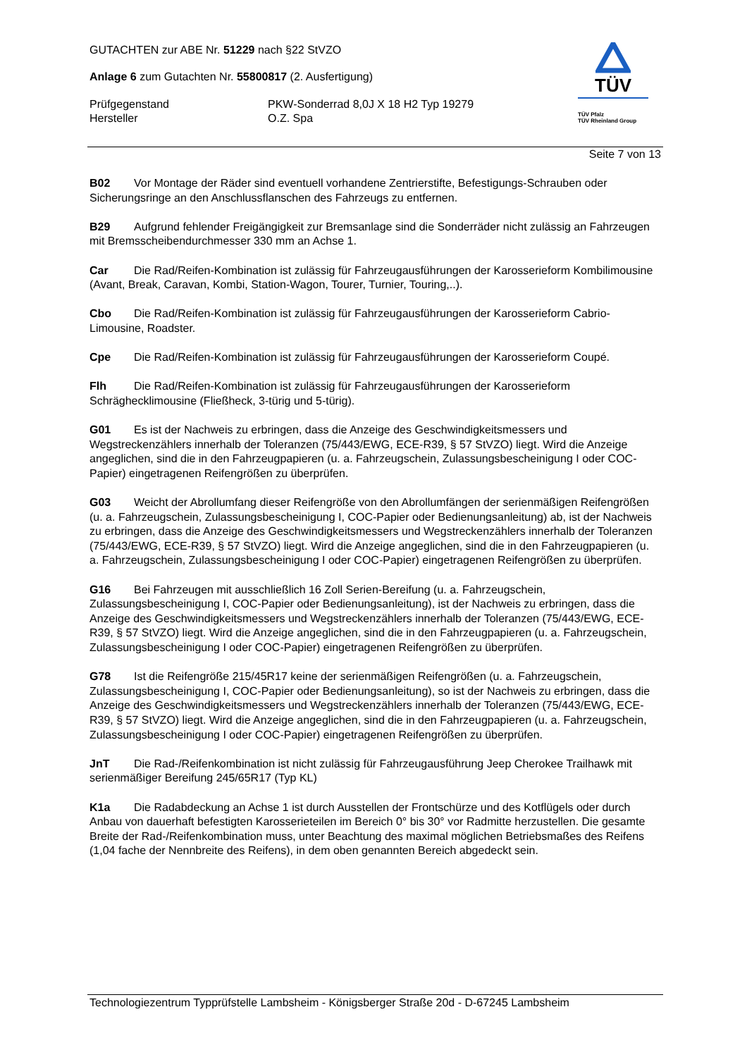GUTACHTEN zur ABE Nr. 51229 nach §22 StVZO
Anlage 6 zum Gutachten Nr. 55800817 (2. Ausfertigung)
Prüfgegenstand PKW-Sonderrad 8,0J X 18 H2 Typ 19279
Hersteller O.Z. Spa
TÜV
TÜV Pfalz
TÜV Rheinland Group
Seite 7 von 13
B02 Vor Montage der Räder sind eventuell vorhandene Zentrierstifte, Befestigungs-Schrauben oder Sicherungsringe an den Anschlussflanschen des Fahrzeugs zu entfernen.
B29 Aufgrund fehlender Freigängigkeit zur Bremsanlage sind die Sonderräder nicht zulässig an Fahrzeugen mit Bremsscheibendurchmesser 330 mm an Achse 1.
Car Die Rad/Reifen-Kombination ist zulässig für Fahrzeugausführungen der Karosserieform Kombilimousine (Avant, Break, Caravan, Kombi, Station-Wagon, Tourer, Turnier, Touring,..).
Cbo Die Rad/Reifen-Kombination ist zulässig für Fahrzeugausführungen der Karosserieform Cabrio-Limousine, Roadster.
Cpe Die Rad/Reifen-Kombination ist zulässig für Fahrzeugausführungen der Karosserieform Coupé.
Flh Die Rad/Reifen-Kombination ist zulässig für Fahrzeugausführungen der Karosserieform Schräghecklimousine (Fließheck, 3-türig und 5-türig).
G01 Es ist der Nachweis zu erbringen, dass die Anzeige des Geschwindigkeitsmessers und Wegstreckenzählers innerhalb der Toleranzen (75/443/EWG, ECE-R39, § 57 StVZO) liegt. Wird die Anzeige angeglichen, sind die in den Fahrzeugpapieren (u. a. Fahrzeugschein, Zulassungsbescheinigung I oder COC-Papier) eingetragenen Reifengrößen zu überprüfen.
G03 Weicht der Abrollumfang dieser Reifengröße von den Abrollumfängen der serienmäßigen Reifengrößen (u. a. Fahrzeugschein, Zulassungsbescheinigung I, COC-Papier oder Bedienungsanleitung) ab, ist der Nachweis zu erbringen, dass die Anzeige des Geschwindigkeitsmessers und Wegstreckenzählers innerhalb der Toleranzen (75/443/EWG, ECE-R39, § 57 StVZO) liegt. Wird die Anzeige angeglichen, sind die in den Fahrzeugpapieren (u. a. Fahrzeugschein, Zulassungsbescheinigung I oder COC-Papier) eingetragenen Reifengrößen zu überprüfen.
G16 Bei Fahrzeugen mit ausschließlich 16 Zoll Serien-Bereifung (u. a. Fahrzeugschein, Zulassungsbescheinigung I, COC-Papier oder Bedienungsanleitung), ist der Nachweis zu erbringen, dass die Anzeige des Geschwindigkeitsmessers und Wegstreckenzählers innerhalb der Toleranzen (75/443/EWG, ECE-R39, § 57 StVZO) liegt. Wird die Anzeige angeglichen, sind die in den Fahrzeugpapieren (u. a. Fahrzeugschein, Zulassungsbescheinigung I oder COC-Papier) eingetragenen Reifengrößen zu überprüfen.
G78 Ist die Reifengröße 215/45R17 keine der serienmäßigen Reifengrößen (u. a. Fahrzeugschein, Zulassungsbescheinigung I, COC-Papier oder Bedienungsanleitung), so ist der Nachweis zu erbringen, dass die Anzeige des Geschwindigkeitsmessers und Wegstreckenzählers innerhalb der Toleranzen (75/443/EWG, ECE-R39, § 57 StVZO) liegt. Wird die Anzeige angeglichen, sind die in den Fahrzeugpapieren (u. a. Fahrzeugschein, Zulassungsbescheinigung I oder COC-Papier) eingetragenen Reifengrößen zu überprüfen.
JnT Die Rad-/Reifenkombination ist nicht zulässig für Fahrzeugausführung Jeep Cherokee Trailhawk mit serienmäßiger Bereifung 245/65R17 (Typ KL)
K1a Die Radabdeckung an Achse 1 ist durch Ausstellen der Frontschürze und des Kotflügels oder durch Anbau von dauerhaft befestigten Karosserieteilen im Bereich 0° bis 30° vor Radmitte herzustellen. Die gesamte Breite der Rad-/Reifenkombination muss, unter Beachtung des maximal möglichen Betriebsmaßes des Reifens (1,04 fache der Nennbreite des Reifens), in dem oben genannten Bereich abgedeckt sein.
Technologiezentrum Typprüfstelle Lambsheim - Königsberger Straße 20d - D-67245 Lambsheim